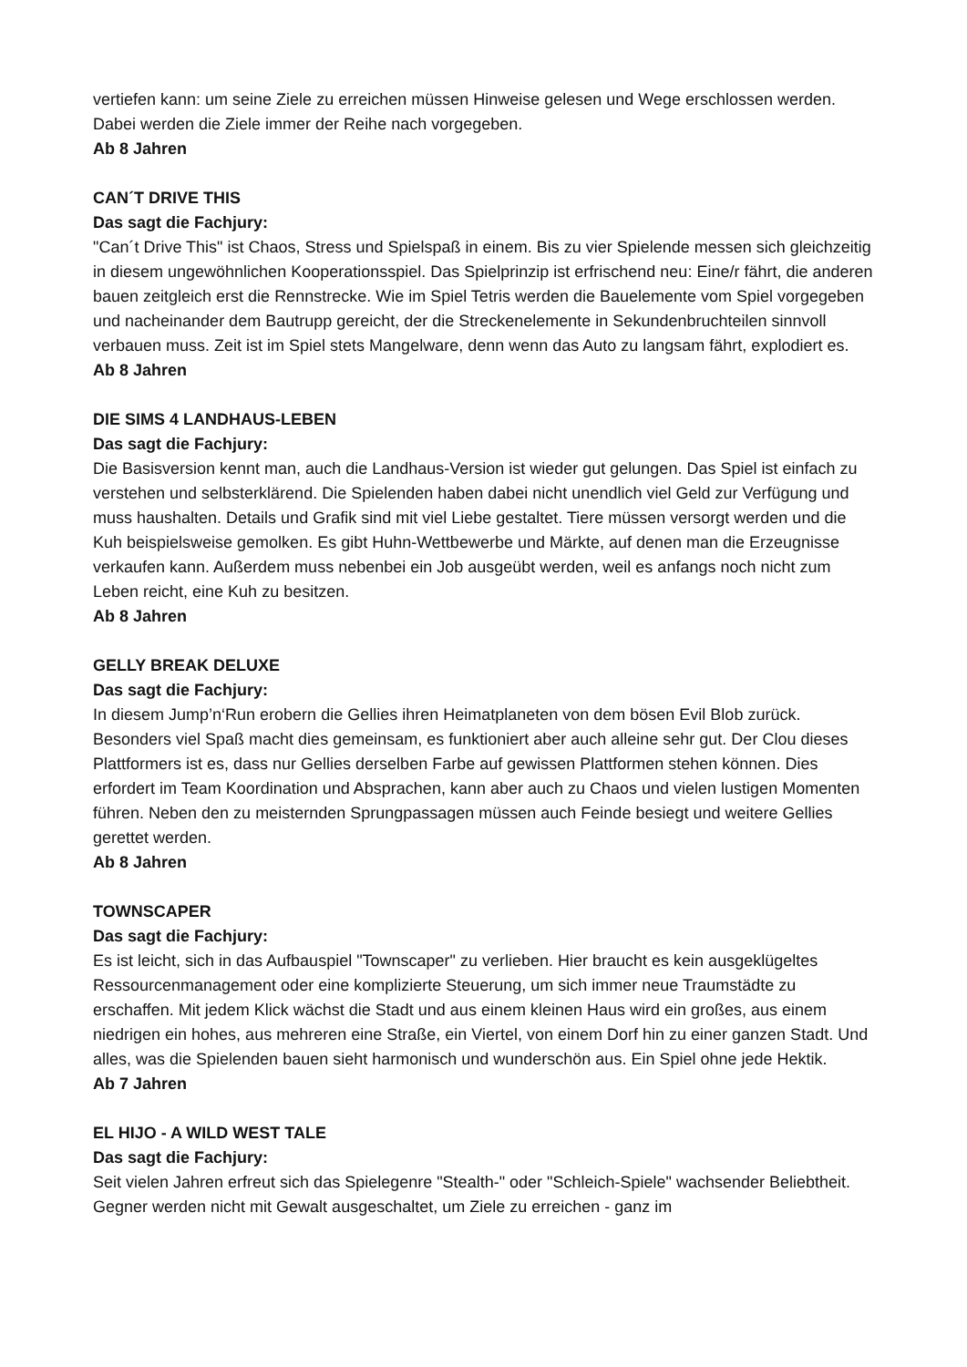vertiefen kann: um seine Ziele zu erreichen müssen Hinweise gelesen und Wege erschlossen werden. Dabei werden die Ziele immer der Reihe nach vorgegeben.
Ab 8 Jahren
CAN´T DRIVE THIS
Das sagt die Fachjury:
"Can´t Drive This" ist Chaos, Stress und Spielspaß in einem. Bis zu vier Spielende messen sich gleichzeitig in diesem ungewöhnlichen Kooperationsspiel. Das Spielprinzip ist erfrischend neu: Eine/r fährt, die anderen bauen zeitgleich erst die Rennstrecke. Wie im Spiel Tetris werden die Bauelemente vom Spiel vorgegeben und nacheinander dem Bautrupp gereicht, der die Streckenelemente in Sekundenbruchteilen sinnvoll verbauen muss. Zeit ist im Spiel stets Mangelware, denn wenn das Auto zu langsam fährt, explodiert es.
Ab 8 Jahren
DIE SIMS 4 LANDHAUS-LEBEN
Das sagt die Fachjury:
Die Basisversion kennt man, auch die Landhaus-Version ist wieder gut gelungen. Das Spiel ist einfach zu verstehen und selbsterklärend. Die Spielenden haben dabei nicht unendlich viel Geld zur Verfügung und muss haushalten. Details und Grafik sind mit viel Liebe gestaltet. Tiere müssen versorgt werden und die Kuh beispielsweise gemolken. Es gibt Huhn-Wettbewerbe und Märkte, auf denen man die Erzeugnisse verkaufen kann. Außerdem muss nebenbei ein Job ausgeübt werden, weil es anfangs noch nicht zum Leben reicht, eine Kuh zu besitzen.
Ab 8 Jahren
GELLY BREAK DELUXE
Das sagt die Fachjury:
In diesem Jump’n‘Run erobern die Gellies ihren Heimatplaneten von dem bösen Evil Blob zurück. Besonders viel Spaß macht dies gemeinsam, es funktioniert aber auch alleine sehr gut. Der Clou dieses Plattformers ist es, dass nur Gellies derselben Farbe auf gewissen Plattformen stehen können. Dies erfordert im Team Koordination und Absprachen, kann aber auch zu Chaos und vielen lustigen Momenten führen. Neben den zu meisternden Sprungpassagen müssen auch Feinde besiegt und weitere Gellies gerettet werden.
Ab 8 Jahren
TOWNSCAPER
Das sagt die Fachjury:
Es ist leicht, sich in das Aufbauspiel "Townscaper" zu verlieben. Hier braucht es kein ausgeklügeltes Ressourcenmanagement oder eine komplizierte Steuerung, um sich immer neue Traumstädte zu erschaffen. Mit jedem Klick wächst die Stadt und aus einem kleinen Haus wird ein großes, aus einem niedrigen ein hohes, aus mehreren eine Straße, ein Viertel, von einem Dorf hin zu einer ganzen Stadt. Und alles, was die Spielenden bauen sieht harmonisch und wunderschön aus. Ein Spiel ohne jede Hektik.
Ab 7 Jahren
EL HIJO - A WILD WEST TALE
Das sagt die Fachjury:
Seit vielen Jahren erfreut sich das Spielegenre "Stealth-" oder "Schleich-Spiele" wachsender Beliebtheit. Gegner werden nicht mit Gewalt ausgeschaltet, um Ziele zu erreichen - ganz im